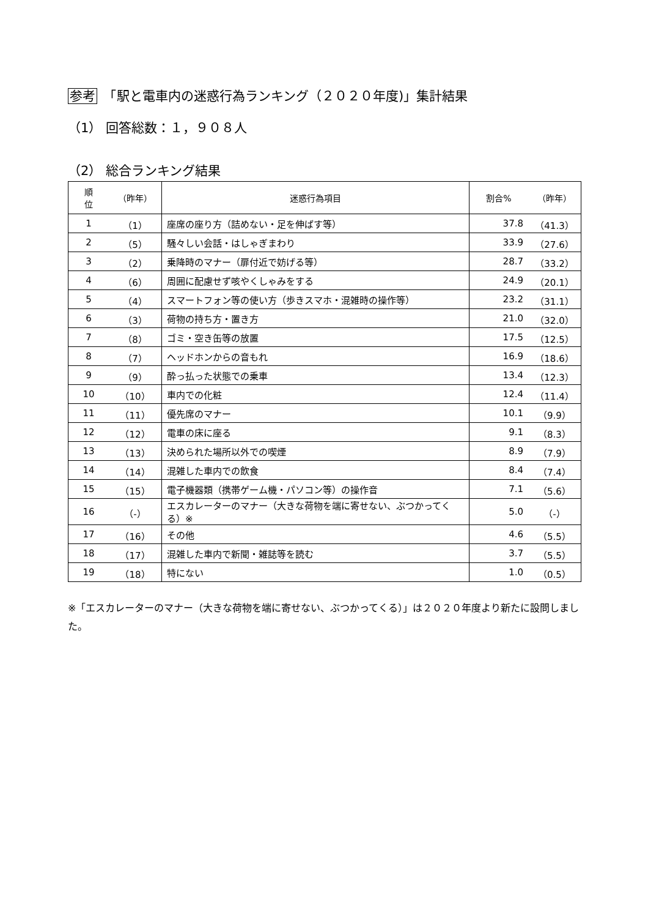参考　「駅と電車内の迷惑行為ランキング（２０２０年度)」集計結果
（1） 回答総数：１，９０８人
（2） 総合ランキング結果
| 順 位 | （昨年） | 迷惑行為項目 | 割合% | （昨年） |
| --- | --- | --- | --- | --- |
| 1 | （1） | 座席の座り方（詰めない・足を伸ばす等） | 37.8 | （41.3） |
| 2 | （5） | 騒々しい会話・はしゃぎまわり | 33.9 | （27.6） |
| 3 | （2） | 乗降時のマナー（扉付近で妨げる等） | 28.7 | （33.2） |
| 4 | （6） | 周囲に配慮せず咳やくしゃみをする | 24.9 | （20.1） |
| 5 | （4） | スマートフォン等の使い方（歩きスマホ・混雑時の操作等） | 23.2 | （31.1） |
| 6 | （3） | 荷物の持ち方・置き方 | 21.0 | （32.0） |
| 7 | （8） | ゴミ・空き缶等の放置 | 17.5 | （12.5） |
| 8 | （7） | ヘッドホンからの音もれ | 16.9 | （18.6） |
| 9 | （9） | 酔っ払った状態での乗車 | 13.4 | （12.3） |
| 10 | （10） | 車内での化粧 | 12.4 | （11.4） |
| 11 | （11） | 優先席のマナー | 10.1 | （9.9） |
| 12 | （12） | 電車の床に座る | 9.1 | （8.3） |
| 13 | （13） | 決められた場所以外での喫煙 | 8.9 | （7.9） |
| 14 | （14） | 混雑した車内での飲食 | 8.4 | （7.4） |
| 15 | （15） | 電子機器類（携帯ゲーム機・パソコン等）の操作音 | 7.1 | （5.6） |
| 16 | （-） | エスカレーターのマナー（大きな荷物を端に寄せない、ぶつかってくる）※ | 5.0 | （-） |
| 17 | （16） | その他 | 4.6 | （5.5） |
| 18 | （17） | 混雑した車内で新聞・雑誌等を読む | 3.7 | （5.5） |
| 19 | （18） | 特にない | 1.0 | （0.5） |
※「エスカレーターのマナー（大きな荷物を端に寄せない、ぶつかってくる）」は２０２０年度より新たに設問しました。